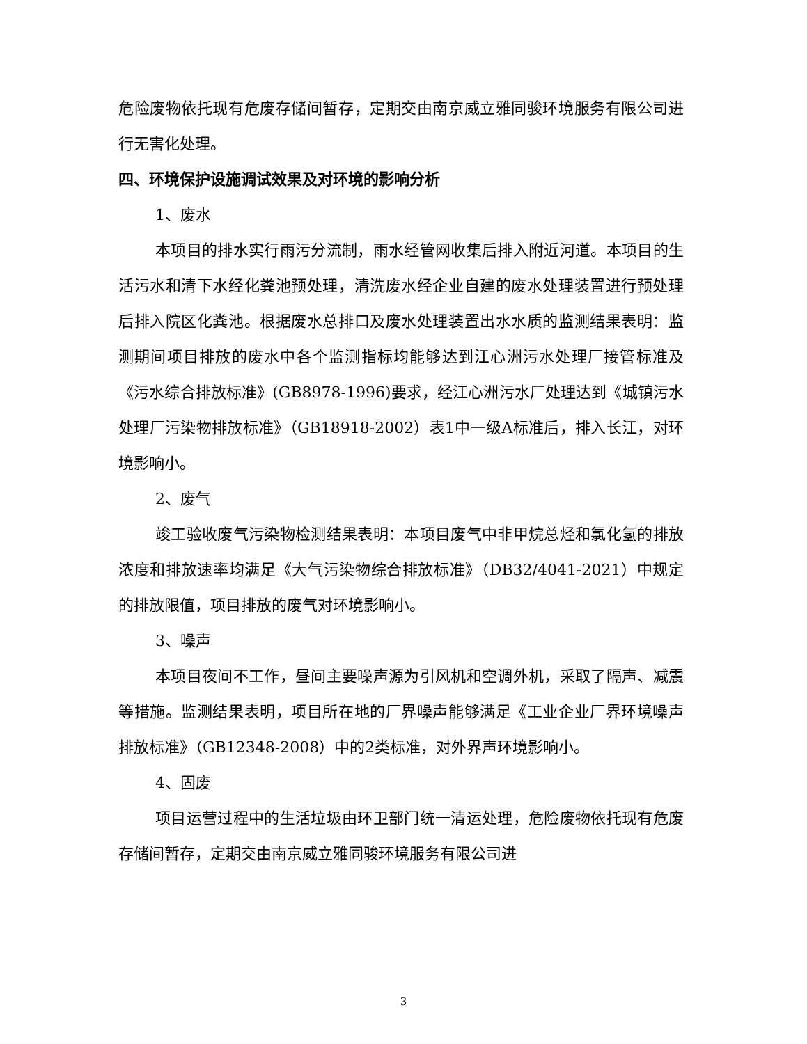危险废物依托现有危废存储间暂存，定期交由南京威立雅同骏环境服务有限公司进行无害化处理。
四、环境保护设施调试效果及对环境的影响分析
1、废水
本项目的排水实行雨污分流制，雨水经管网收集后排入附近河道。本项目的生活污水和清下水经化粪池预处理，清洗废水经企业自建的废水处理装置进行预处理后排入院区化粪池。根据废水总排口及废水处理装置出水水质的监测结果表明：监测期间项目排放的废水中各个监测指标均能够达到江心洲污水处理厂接管标准及《污水综合排放标准》(GB8978-1996)要求，经江心洲污水厂处理达到《城镇污水处理厂污染物排放标准》（GB18918-2002）表1中一级A标准后，排入长江，对环境影响小。
2、废气
竣工验收废气污染物检测结果表明：本项目废气中非甲烷总烃和氯化氢的排放浓度和排放速率均满足《大气污染物综合排放标准》（DB32/4041-2021）中规定的排放限值，项目排放的废气对环境影响小。
3、噪声
本项目夜间不工作，昼间主要噪声源为引风机和空调外机，采取了隔声、减震等措施。监测结果表明，项目所在地的厂界噪声能够满足《工业企业厂界环境噪声排放标准》（GB12348-2008）中的2类标准，对外界声环境影响小。
4、固废
项目运营过程中的生活垃圾由环卫部门统一清运处理，危险废物依托现有危废存储间暂存，定期交由南京威立雅同骏环境服务有限公司进
3